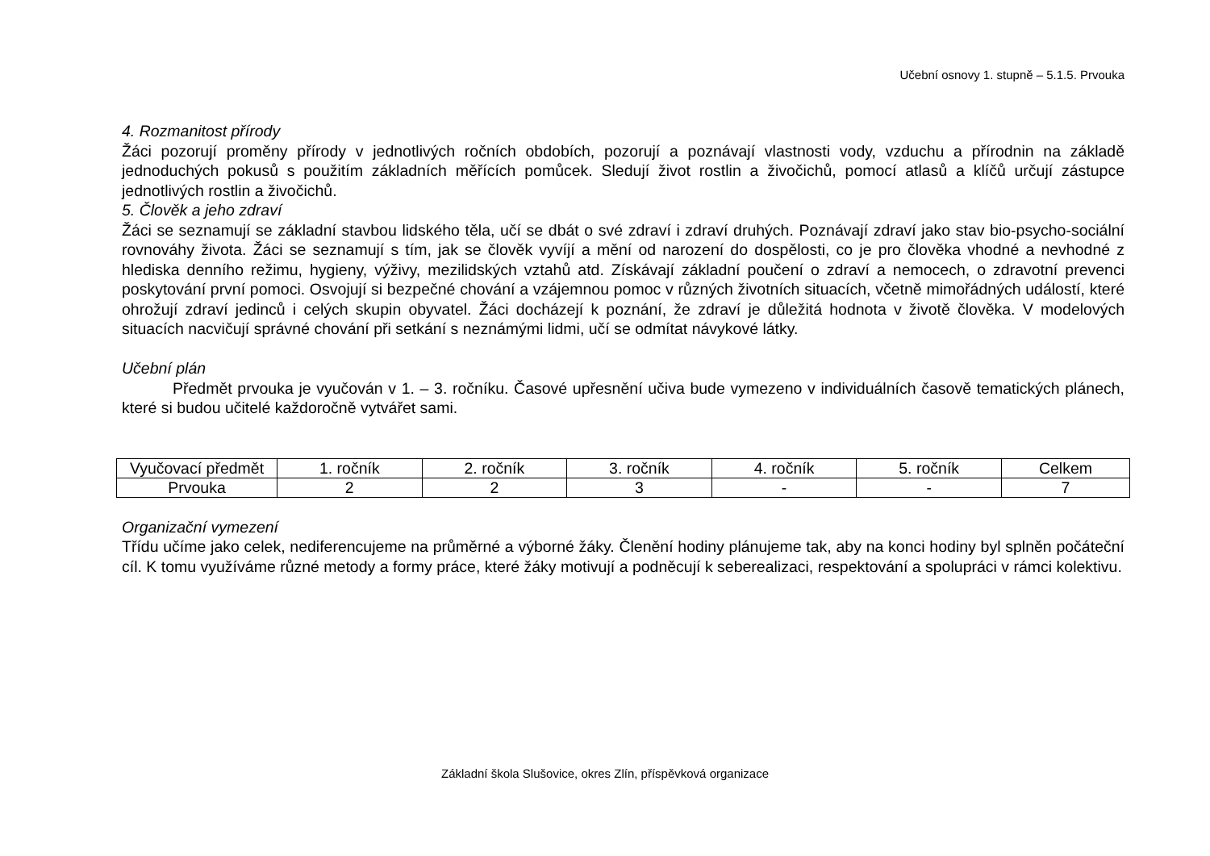Učební osnovy 1. stupně – 5.1.5. Prvouka
4. Rozmanitost přírody
Žáci pozorují proměny přírody v jednotlivých ročních obdobích, pozorují a poznávají vlastnosti vody, vzduchu a přírodnin na základě jednoduchých pokusů s použitím základních měřících pomůcek. Sledují život rostlin a živočichů, pomocí atlasů a klíčů určují zástupce jednotlivých rostlin a živočichů.
5. Člověk a jeho zdraví
Žáci se seznamují se základní stavbou lidského těla, učí se dbát o své zdraví i zdraví druhých. Poznávají zdraví jako stav bio-psycho-sociální rovnováhy života. Žáci se seznamují s tím, jak se člověk vyvíjí a mění od narození do dospělosti, co je pro člověka vhodné a nevhodné z hlediska denního režimu, hygieny, výživy, mezilidských vztahů atd. Získávají základní poučení o zdraví a nemocech, o zdravotní prevenci poskytování první pomoci. Osvojují si bezpečné chování a vzájemnou pomoc v různých životních situacích, včetně mimořádných událostí, které ohrožují zdraví jedinců i celých skupin obyvatel. Žáci docházejí k poznání, že zdraví je důležitá hodnota v životě člověka. V modelových situacích nacvičují správné chování při setkání s neznámými lidmi, učí se odmítat návykové látky.
Učební plán
Předmět prvouka je vyučován v 1. – 3. ročníku. Časové upřesnění učiva bude vymezeno v individuálních časově tematických plánech, které si budou učitelé každoročně vytvářet sami.
| Vyučovací předmět | 1. ročník | 2. ročník | 3. ročník | 4. ročník | 5. ročník | Celkem |
| Prvouka | 2 | 2 | 3 | - | - | 7 |
Organizační vymezení
Třídu učíme jako celek, nediferencujeme na průměrné a výborné žáky. Členění hodiny plánujeme tak, aby na konci hodiny byl splněn počáteční cíl. K tomu využíváme různé metody a formy práce, které žáky motivují a podněcují k seberealizaci, respektování a spolupráci v rámci kolektivu.
Základní škola Slušovice, okres Zlín, příspěvková organizace